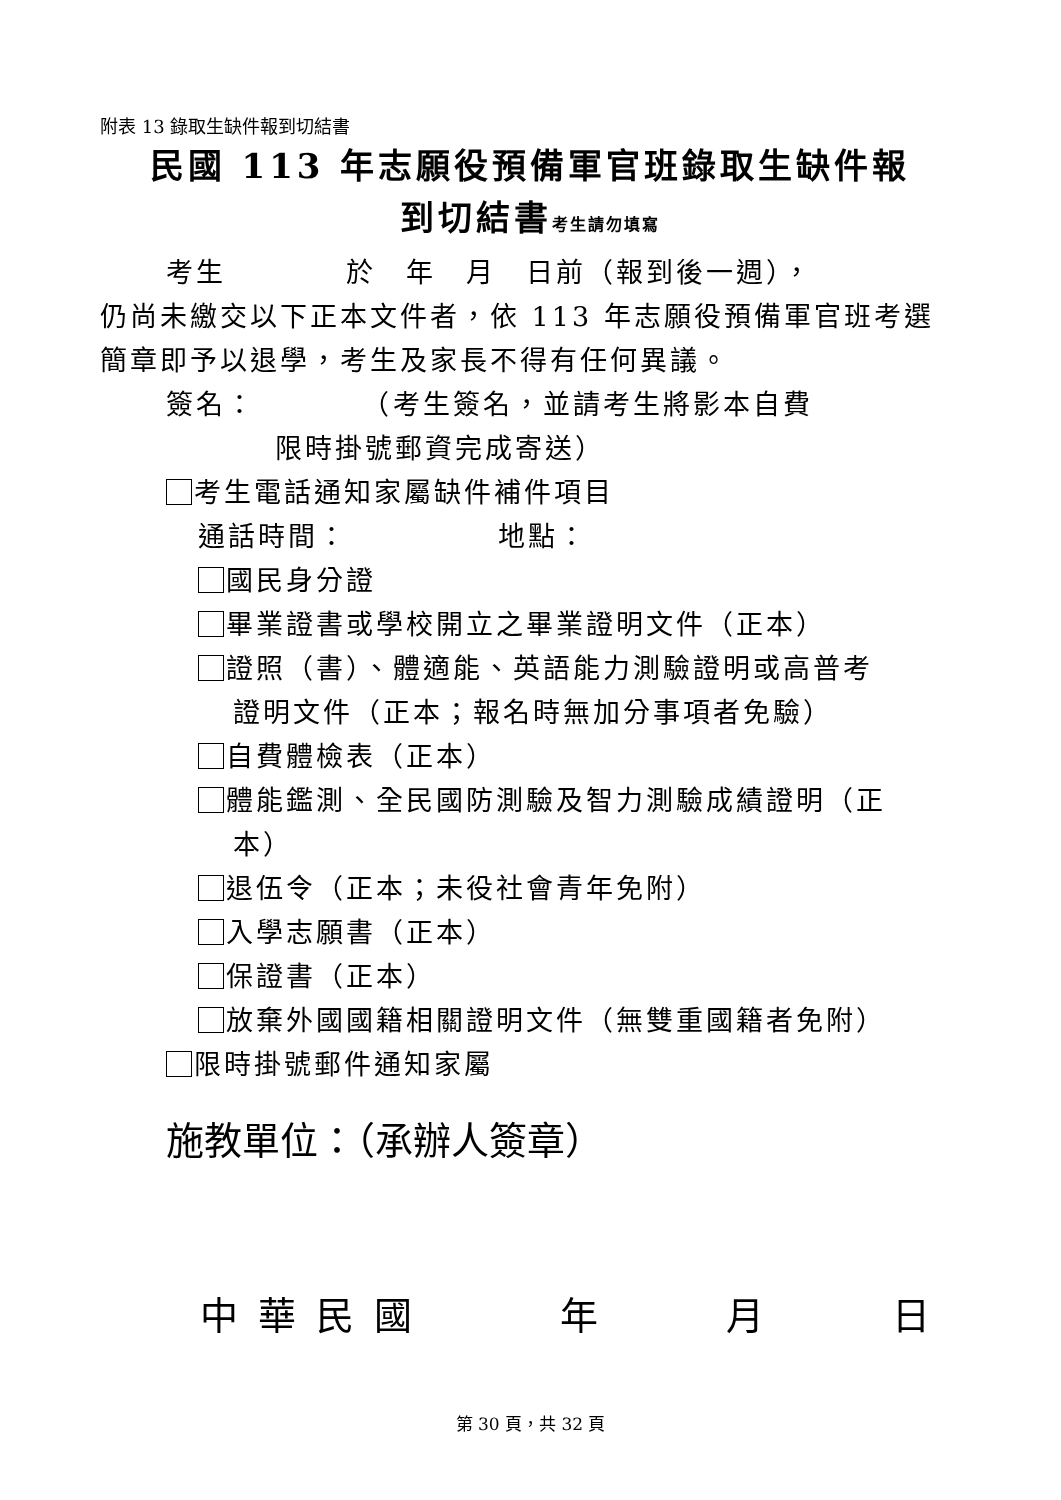附表 13 錄取生缺件報到切結書
民國 113 年志願役預備軍官班錄取生缺件報
到切結書考生請勿填寫
考生　　　　於　年　月　日前（報到後一週），
仍尚未繳交以下正本文件者，依 113 年志願役預備軍官班考選簡章即予以退學，考生及家長不得有任何異議。
簽名：　　　　（考生簽名，並請考生將影本自費
限時掛號郵資完成寄送）
考生電話通知家屬缺件補件項目
通話時間：　　　　　地點：
國民身分證
畢業證書或學校開立之畢業證明文件（正本）
證照（書）、體適能、英語能力測驗證明或高普考
證明文件（正本；報名時無加分事項者免驗）
自費體檢表（正本）
體能鑑測、全民國防測驗及智力測驗成績證明（正
本）
退伍令（正本；未役社會青年免附）
入學志願書（正本）
保證書（正本）
放棄外國國籍相關證明文件（無雙重國籍者免附）
限時掛號郵件通知家屬
施教單位：（承辦人簽章）
中華民國 年 月 日
第 30 頁，共 32 頁